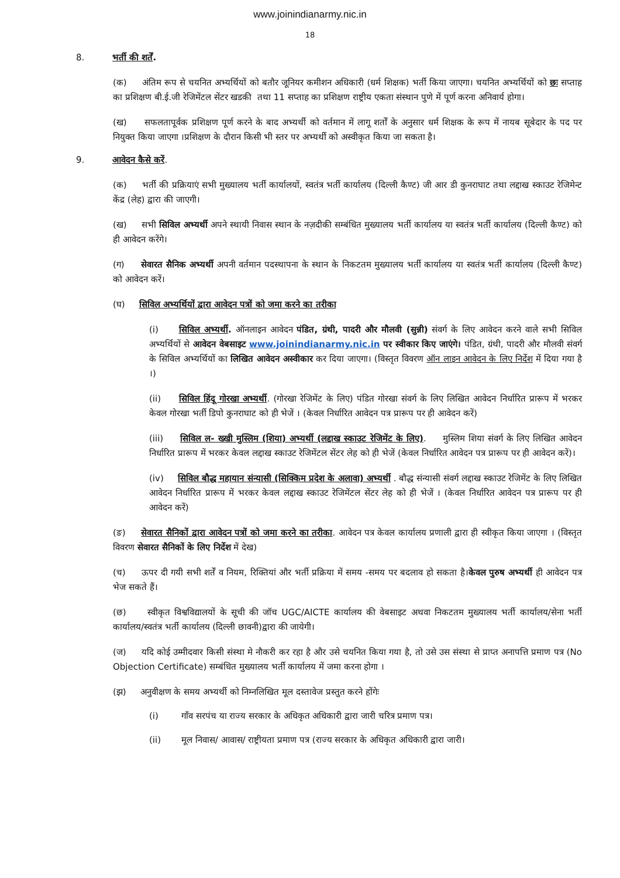www.joinindianarmy.nic.in
18
8. भर्ती की शर्तें.
(क) अंतिम रूप से चयनित अभ्यर्थियों को बतौर जूनियर कमीशन अधिकारी (धर्म शिक्षक) भर्ती किया जाएगा। चयनित अभ्यर्थियों को छः सप्ताह का प्रशिक्षण बी.ई.जी रेजिमेंटल सेंटर खडकी तथा 11 सप्ताह का प्रशिक्षण राष्ट्रीय एकता संस्थान पुणे में पूर्ण करना अनिवार्य होगा।
(ख) सफलतापूर्वक प्रशिक्षण पूर्ण करने के बाद अभ्यर्थी को वर्तमान में लागू शर्तों के अनुसार धर्म शिक्षक के रूप में नायब सूबेदार के पद पर नियुक्त किया जाएगा ।प्रशिक्षण के दौरान किसी भी स्तर पर अभ्यर्थी को अस्वीकृत किया जा सकता है।
9. आवेदन कैसे करें.
(क) भर्ती की प्रक्रियाएं सभी मुख्यालय भर्ती कार्यालयों, स्वतंत्र भर्ती कार्यालय (दिल्ली कैण्ट) जी आर डी कुनराघाट तथा लद्दाख स्काउट रेजिमेन्ट केंद्र (लेह) द्वारा की जाएगी।
(ख) सभी सिविल अभ्यर्थी अपने स्थायी निवास स्थान के नज़दीकी सम्बंधित मुख्यालय भर्ती कार्यालय या स्वतंत्र भर्ती कार्यालय (दिल्ली कैण्ट) को ही आवेदन करेंगे।
(ग) सेवारत सैनिक अभ्यर्थी अपनी वर्तमान पदस्थापना के स्थान के निकटतम मुख्यालय भर्ती कार्यालय या स्वतंत्र भर्ती कार्यालय (दिल्ली कैण्ट) को आवेदन करें।
(घ) सिविल अभ्यर्थियों द्वारा आवेदन पत्रों को जमा करने का तरीका
(i) सिविल अभ्यर्थी. ऑनलाइन आवेदन पंडित, ग्रंथी, पादरी और मौलवी (सुन्नी) संवर्ग के लिए आवेदन करने वाले सभी सिविल अभ्यर्थियों से आवेदन वेबसाइट www.joinindianarmy.nic.in पर स्वीकार किए जाएंगे। पंडित, ग्रंथी, पादरी और मौलवी संवर्ग के सिविल अभ्यर्थियों का लिखित आवेदन अस्वीकार कर दिया जाएगा। (विस्तृत विवरण ऑन लाइन आवेदन के लिए निर्देश में दिया गया है ।)
(ii) सिविल हिंदू गोरखा अभ्यर्थी. (गोरखा रेजिमेंट के लिए) पंडित गोरखा संवर्ग के लिए लिखित आवेदन निर्धारित प्रारूप में भरकर केवल गोरखा भर्ती डिपो कुनराघाट को ही भेजें । (केवल निर्धारित आवेदन पत्र प्रारूप पर ही आवेदन करें)
(iii) सिविल ल- ख्खी मुस्लिम (शिया) अभ्यर्थी (लद्दाख स्काउट रेजिमेंट के लिए). मुस्लिम शिया संवर्ग के लिए लिखित आवेदन निर्धारित प्रारूप में भरकर केवल लद्दाख स्काउट रेजिमेंटल सेंटर लेह को ही भेजें (केवल निर्धारित आवेदन पत्र प्रारूप पर ही आवेदन करें)।
(iv) सिविल बौद्ध महायान संन्यासी (सिक्किम प्रदेश के अलावा) अभ्यर्थी . बौद्ध संन्यासी संवर्ग लद्दाख स्काउट रेजिमेंट के लिए लिखित आवेदन निर्धारित प्रारूप में भरकर केवल लद्दाख स्काउट रेजिमेंटल सेंटर लेह को ही भेजें । (केवल निर्धारित आवेदन पत्र प्रारूप पर ही आवेदन करें)
(ङ) सेवारत सैनिकों द्वारा आवेदन पत्रों को जमा करने का तरीका. आवेदन पत्र केवल कार्यालय प्रणाली द्वारा ही स्वीकृत किया जाएगा । (विस्तृत विवरण सेवारत सैनिकों के लिए निर्देश में देख)
(च) ऊपर दी गयी सभी शर्तें व नियम, रिक्तियां और भर्ती प्रक्रिया में समय -समय पर बदलाव हो सकता है।केवल पुरुष अभ्यर्थी ही आवेदन पत्र भेज सकते हैं।
(छ) स्वीकृत विश्वविद्यालयों के सूची की जॉच UGC/AICTE कार्यालय की वेबसाइट अथवा निकटतम मुख्यालय भर्ती कार्यालय/सेना भर्ती कार्यालय/स्वतंत्र भर्ती कार्यालय (दिल्ली छावनी)द्वारा की जायेगी।
(ज) यदि कोई उम्मीदवार किसी संस्था मे नौकरी कर रहा है और उसे चयनित किया गया है, तो उसे उस संस्था से प्राप्त अनापत्ति प्रमाण पत्र (No Objection Certificate) सम्बंधित मुख्यालय भर्ती कार्यालय में जमा करना होगा ।
(झ) अनुवीक्षण के समय अभ्यर्थी को निम्नलिखित मूल दस्तावेज प्रस्तुत करने होंगेः
(i) गाँव सरपंच या राज्य सरकार के अधिकृत अधिकारी द्वारा जारी चरित्र प्रमाण पत्र।
(ii) मूल निवास/ आवास/ राष्ट्रीयता प्रमाण पत्र (राज्य सरकार के अधिकृत अधिकारी द्वारा जारी।